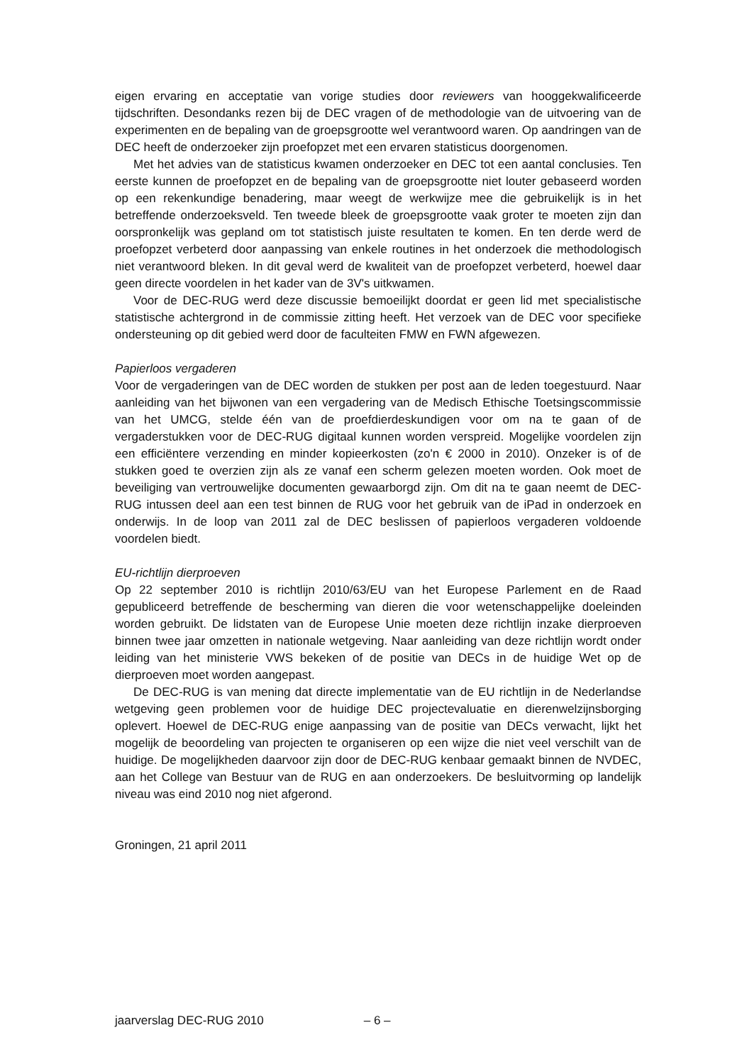eigen ervaring en acceptatie van vorige studies door reviewers van hoog­gekwalificeerde tijdschriften. Desondanks rezen bij de DEC vragen of de methodologie van de uitvoering van de experimenten en de bepaling van de groepsgrootte wel verantwoord waren. Op aandringen van de DEC heeft de onderzoeker zijn proefopzet met een ervaren statisticus doorgenomen.
Met het advies van de statisticus kwamen onderzoeker en DEC tot een aantal conclusies. Ten eerste kunnen de proefopzet en de bepaling van de groepsgrootte niet louter gebaseerd worden op een rekenkundige benadering, maar weegt de werkwijze mee die gebruikelijk is in het betreffende onderzoeksveld. Ten tweede bleek de groepsgrootte vaak groter te moeten zijn dan oorspronkelijk was gepland om tot statistisch juiste resultaten te komen. En ten derde werd de proefopzet verbeterd door aanpassing van enkele routines in het onderzoek die methodologisch niet verantwoord bleken. In dit geval werd de kwaliteit van de proefopzet verbeterd, hoewel daar geen directe voordelen in het kader van de 3V's uitkwamen.
Voor de DEC-RUG werd deze discussie bemoeilijkt doordat er geen lid met specialistische statistische achtergrond in de commissie zitting heeft. Het verzoek van de DEC voor specifieke ondersteuning op dit gebied werd door de faculteiten FMW en FWN afgewezen.
Papierloos vergaderen
Voor de vergaderingen van de DEC worden de stukken per post aan de leden toegestuurd. Naar aanleiding van het bijwonen van een vergadering van de Medisch Ethische Toetsingscommissie van het UMCG, stelde één van de proefdierdes­kundigen voor om na te gaan of de vergaderstukken voor de DEC-RUG digitaal kunnen worden verspreid. Mogelijke voordelen zijn een efficiëntere verzending en minder kopieerkosten (zo'n € 2000 in 2010). Onzeker is of de stukken goed te overzien zijn als ze vanaf een scherm gelezen moeten worden. Ook moet de beveiliging van vertrouwelijke documenten gewaarborgd zijn. Om dit na te gaan neemt de DEC-RUG intussen deel aan een test binnen de RUG voor het gebruik van de iPad in onderzoek en onderwijs. In de loop van 2011 zal de DEC beslissen of papierloos vergaderen voldoende voordelen biedt.
EU-richtlijn dierproeven
Op 22 september 2010 is richtlijn 2010/63/EU van het Europese Parlement en de Raad gepubliceerd betreffende de bescherming van dieren die voor wetenschap­pelijke doeleinden worden gebruikt. De lidstaten van de Europese Unie moeten deze richtlijn inzake dierproeven binnen twee jaar omzetten in nationale wetgeving. Naar aanleiding van deze richtlijn wordt onder leiding van het ministerie VWS bekeken of de positie van DECs in de huidige Wet op de dierproeven moet worden aangepast.
De DEC-RUG is van mening dat directe implementatie van de EU richtlijn in de Nederlandse wetgeving geen problemen voor de huidige DEC projectevaluatie en dierenwelzijnsborging oplevert. Hoewel de DEC-RUG enige aanpassing van de positie van DECs verwacht, lijkt het mogelijk de beoordeling van projecten te organiseren op een wijze die niet veel verschilt van de huidige. De mogelijkheden daarvoor zijn door de DEC-RUG kenbaar gemaakt binnen de NVDEC, aan het College van Bestuur van de RUG en aan onderzoekers. De besluitvorming op landelijk niveau was eind 2010 nog niet afgerond.
Groningen, 21 april 2011
jaarverslag DEC-RUG 2010 – 6 –